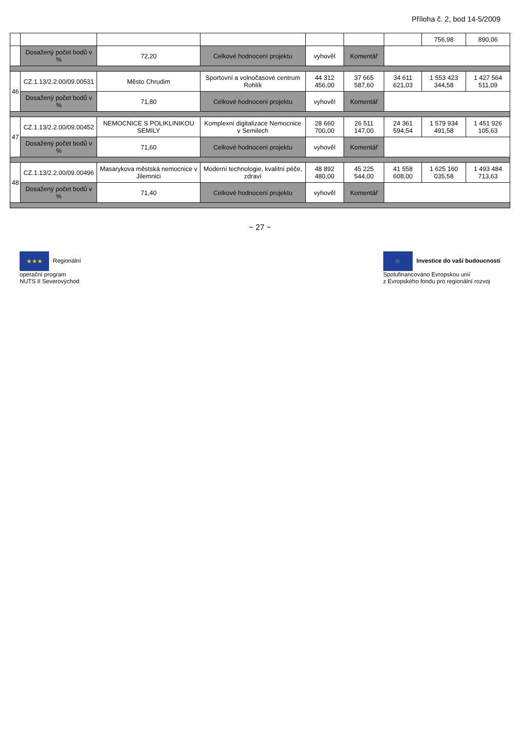Příloha č. 2, bod 14-5/2009
| | | | | | | | 756,98 | 890,06 |
| | Dosažený počet bodů v % | 72,20 | Celkové hodnocení projektu | vyhověl | Komentář | | | |
| 46 | CZ.1.13/2.2.00/09.00531 | Město Chrudim | Sportovní a volnočasové centrum Rohlík | 44 312 456,00 | 37 665 587,60 | 34 611 621,03 | 1 553 423 344,58 | 1 427 564 511,09 |
| | Dosažený počet bodů v % | 71,80 | Celkové hodnocení projektu | vyhověl | Komentář | | | |
| 47 | CZ.1.13/2.2.00/09.00452 | NEMOCNICE S POLIKLINIKOU SEMILY | Komplexní digitalizace Nemocnice v Semilech | 28 660 700,00 | 26 511 147,00 | 24 361 594,54 | 1 579 934 491,58 | 1 451 926 105,63 |
| | Dosažený počet bodů v % | 71,60 | Celkové hodnocení projektu | vyhověl | Komentář | | | |
| 48 | CZ.1.13/2.2.00/09.00496 | Masarykova městská nemocnice v Jilemnici | Moderní technologie, kvalitní péče, zdraví | 48 892 480,00 | 45 225 544,00 | 41 558 608,00 | 1 625 160 035,58 | 1 493 484 713,63 |
| | Dosažený počet bodů v % | 71,40 | Celkové hodnocení projektu | vyhověl | Komentář | | | |
~ 27 ~
★★★ Regionální
operační program
NUTS II Severovýchod
☆ Investice do vaší budoucnosti
Spolufinancováno Evropskou unií
z Evropského fondu pro regionální rozvoj